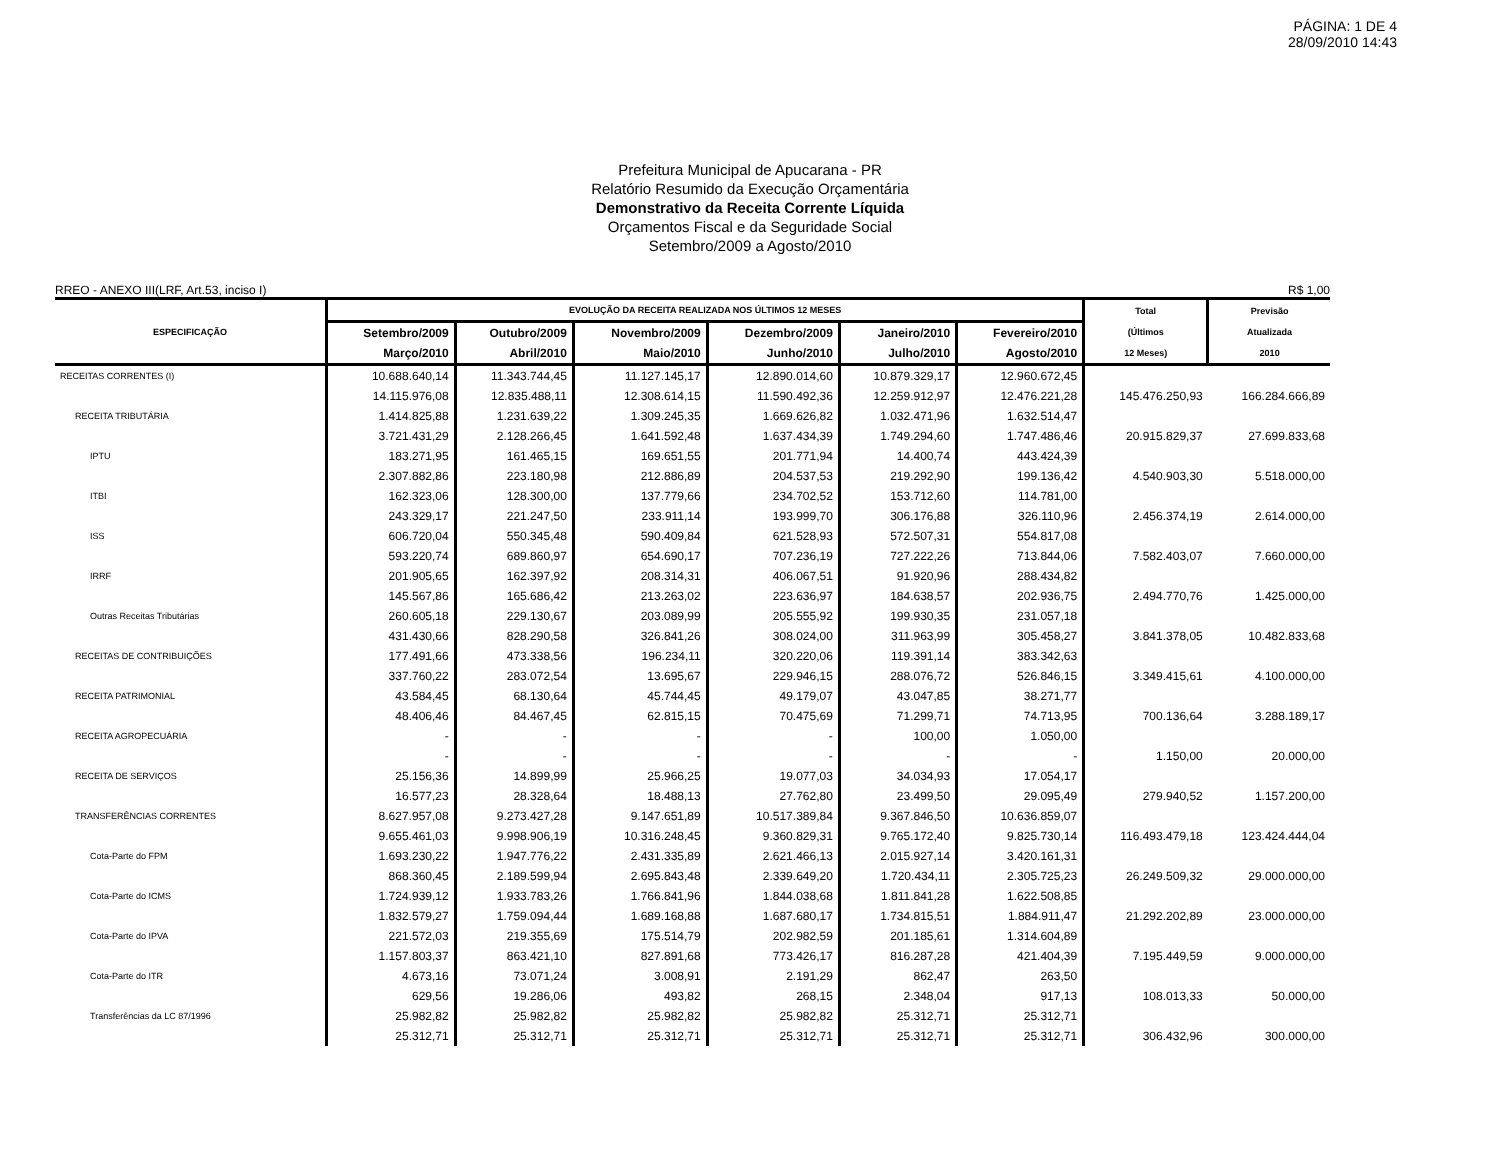PÁGINA: 1 DE 4
28/09/2010 14:43
Prefeitura Municipal de Apucarana - PR
Relatório Resumido da Execução Orçamentária
Demonstrativo da Receita Corrente Líquida
Orçamentos Fiscal e da Seguridade Social
Setembro/2009 a Agosto/2010
RREO - ANEXO III(LRF, Art.53, inciso I) R$ 1,00
| ESPECIFICAÇÃO | EVOLUÇÃO DA RECEITA REALIZADA NOS ÚLTIMOS 12 MESES | | | | | | Total | Previsão |
| --- | --- | --- | --- | --- | --- | --- | --- | --- |
| | Setembro/2009 | Outubro/2009 | Novembro/2009 | Dezembro/2009 | Janeiro/2010 | Fevereiro/2010 | (Últimos | Atualizada |
| | Março/2010 | Abril/2010 | Maio/2010 | Junho/2010 | Julho/2010 | Agosto/2010 | 12 Meses) | 2010 |
| RECEITAS CORRENTES (I) | 10.688.640,14 | 11.343.744,45 | 11.127.145,17 | 12.890.014,60 | 10.879.329,17 | 12.960.672,45 | | |
| | 14.115.976,08 | 12.835.488,11 | 12.308.614,15 | 11.590.492,36 | 12.259.912,97 | 12.476.221,28 | 145.476.250,93 | 166.284.666,89 |
| RECEITA TRIBUTÁRIA | 1.414.825,88 | 1.231.639,22 | 1.309.245,35 | 1.669.626,82 | 1.032.471,96 | 1.632.514,47 | | |
| | 3.721.431,29 | 2.128.266,45 | 1.641.592,48 | 1.637.434,39 | 1.749.294,60 | 1.747.486,46 | 20.915.829,37 | 27.699.833,68 |
| IPTU | 183.271,95 | 161.465,15 | 169.651,55 | 201.771,94 | 14.400,74 | 443.424,39 | | |
| | 2.307.882,86 | 223.180,98 | 212.886,89 | 204.537,53 | 219.292,90 | 199.136,42 | 4.540.903,30 | 5.518.000,00 |
| ITBI | 162.323,06 | 128.300,00 | 137.779,66 | 234.702,52 | 153.712,60 | 114.781,00 | | |
| | 243.329,17 | 221.247,50 | 233.911,14 | 193.999,70 | 306.176,88 | 326.110,96 | 2.456.374,19 | 2.614.000,00 |
| ISS | 606.720,04 | 550.345,48 | 590.409,84 | 621.528,93 | 572.507,31 | 554.817,08 | | |
| | 593.220,74 | 689.860,97 | 654.690,17 | 707.236,19 | 727.222,26 | 713.844,06 | 7.582.403,07 | 7.660.000,00 |
| IRRF | 201.905,65 | 162.397,92 | 208.314,31 | 406.067,51 | 91.920,96 | 288.434,82 | | |
| | 145.567,86 | 165.686,42 | 213.263,02 | 223.636,97 | 184.638,57 | 202.936,75 | 2.494.770,76 | 1.425.000,00 |
| Outras Receitas Tributárias | 260.605,18 | 229.130,67 | 203.089,99 | 205.555,92 | 199.930,35 | 231.057,18 | | |
| | 431.430,66 | 828.290,58 | 326.841,26 | 308.024,00 | 311.963,99 | 305.458,27 | 3.841.378,05 | 10.482.833,68 |
| RECEITAS DE CONTRIBUIÇÕES | 177.491,66 | 473.338,56 | 196.234,11 | 320.220,06 | 119.391,14 | 383.342,63 | | |
| | 337.760,22 | 283.072,54 | 13.695,67 | 229.946,15 | 288.076,72 | 526.846,15 | 3.349.415,61 | 4.100.000,00 |
| RECEITA PATRIMONIAL | 43.584,45 | 68.130,64 | 45.744,45 | 49.179,07 | 43.047,85 | 38.271,77 | | |
| | 48.406,46 | 84.467,45 | 62.815,15 | 70.475,69 | 71.299,71 | 74.713,95 | 700.136,64 | 3.288.189,17 |
| RECEITA AGROPECUÁRIA | - | - | - | - | 100,00 | 1.050,00 | | |
| | - | - | - | - | - | - | 1.150,00 | 20.000,00 |
| RECEITA DE SERVIÇOS | 25.156,36 | 14.899,99 | 25.966,25 | 19.077,03 | 34.034,93 | 17.054,17 | | |
| | 16.577,23 | 28.328,64 | 18.488,13 | 27.762,80 | 23.499,50 | 29.095,49 | 279.940,52 | 1.157.200,00 |
| TRANSFERÊNCIAS CORRENTES | 8.627.957,08 | 9.273.427,28 | 9.147.651,89 | 10.517.389,84 | 9.367.846,50 | 10.636.859,07 | | |
| | 9.655.461,03 | 9.998.906,19 | 10.316.248,45 | 9.360.829,31 | 9.765.172,40 | 9.825.730,14 | 116.493.479,18 | 123.424.444,04 |
| Cota-Parte do FPM | 1.693.230,22 | 1.947.776,22 | 2.431.335,89 | 2.621.466,13 | 2.015.927,14 | 3.420.161,31 | | |
| | 868.360,45 | 2.189.599,94 | 2.695.843,48 | 2.339.649,20 | 1.720.434,11 | 2.305.725,23 | 26.249.509,32 | 29.000.000,00 |
| Cota-Parte do ICMS | 1.724.939,12 | 1.933.783,26 | 1.766.841,96 | 1.844.038,68 | 1.811.841,28 | 1.622.508,85 | | |
| | 1.832.579,27 | 1.759.094,44 | 1.689.168,88 | 1.687.680,17 | 1.734.815,51 | 1.884.911,47 | 21.292.202,89 | 23.000.000,00 |
| Cota-Parte do IPVA | 221.572,03 | 219.355,69 | 175.514,79 | 202.982,59 | 201.185,61 | 1.314.604,89 | | |
| | 1.157.803,37 | 863.421,10 | 827.891,68 | 773.426,17 | 816.287,28 | 421.404,39 | 7.195.449,59 | 9.000.000,00 |
| Cota-Parte do ITR | 4.673,16 | 73.071,24 | 3.008,91 | 2.191,29 | 862,47 | 263,50 | | |
| | 629,56 | 19.286,06 | 493,82 | 268,15 | 2.348,04 | 917,13 | 108.013,33 | 50.000,00 |
| Transferências da LC 87/1996 | 25.982,82 | 25.982,82 | 25.982,82 | 25.982,82 | 25.312,71 | 25.312,71 | | |
| | 25.312,71 | 25.312,71 | 25.312,71 | 25.312,71 | 25.312,71 | 25.312,71 | 306.432,96 | 300.000,00 |